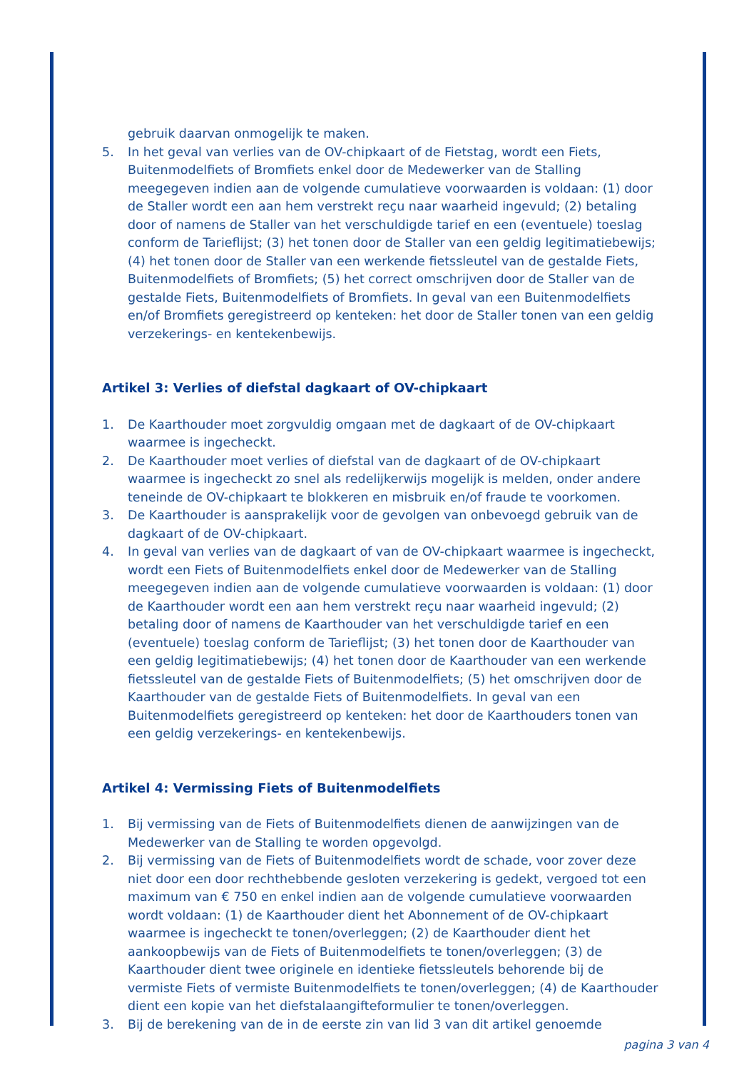gebruik daarvan onmogelijk te maken.
5. In het geval van verlies van de OV-chipkaart of de Fietstag, wordt een Fiets, Buitenmodelfiets of Bromfiets enkel door de Medewerker van de Stalling meegegeven indien aan de volgende cumulatieve voorwaarden is voldaan: (1) door de Staller wordt een aan hem verstrekt reçu naar waarheid ingevuld; (2) betaling door of namens de Staller van het verschuldigde tarief en een (eventuele) toeslag conform de Tarieflijst; (3) het tonen door de Staller van een geldig legitimatiebewijs; (4) het tonen door de Staller van een werkende fietssleutel van de gestalde Fiets, Buitenmodelfiets of Bromfiets; (5) het correct omschrijven door de Staller van de gestalde Fiets, Buitenmodelfiets of Bromfiets. In geval van een Buitenmodelfiets en/of Bromfiets geregistreerd op kenteken: het door de Staller tonen van een geldig verzekerings- en kentekenbewijs.
Artikel 3: Verlies of diefstal dagkaart of OV-chipkaart
1. De Kaarthouder moet zorgvuldig omgaan met de dagkaart of de OV-chipkaart waarmee is ingecheckt.
2. De Kaarthouder moet verlies of diefstal van de dagkaart of de OV-chipkaart waarmee is ingecheckt zo snel als redelijkerwijs mogelijk is melden, onder andere teneinde de OV-chipkaart te blokkeren en misbruik en/of fraude te voorkomen.
3. De Kaarthouder is aansprakelijk voor de gevolgen van onbevoegd gebruik van de dagkaart of de OV-chipkaart.
4. In geval van verlies van de dagkaart of van de OV-chipkaart waarmee is ingecheckt, wordt een Fiets of Buitenmodelfiets enkel door de Medewerker van de Stalling meegegeven indien aan de volgende cumulatieve voorwaarden is voldaan: (1) door de Kaarthouder wordt een aan hem verstrekt reçu naar waarheid ingevuld; (2) betaling door of namens de Kaarthouder van het verschuldigde tarief en een (eventuele) toeslag conform de Tarieflijst; (3) het tonen door de Kaarthouder van een geldig legitimatiebewijs; (4) het tonen door de Kaarthouder van een werkende fietssleutel van de gestalde Fiets of Buitenmodelfiets; (5) het omschrijven door de Kaarthouder van de gestalde Fiets of Buitenmodelfiets. In geval van een Buitenmodelfiets geregistreerd op kenteken: het door de Kaarthouders tonen van een geldig verzekerings- en kentekenbewijs.
Artikel 4: Vermissing Fiets of Buitenmodelfiets
1. Bij vermissing van de Fiets of Buitenmodelfiets dienen de aanwijzingen van de Medewerker van de Stalling te worden opgevolgd.
2. Bij vermissing van de Fiets of Buitenmodelfiets wordt de schade, voor zover deze niet door een door rechthebbende gesloten verzekering is gedekt, vergoed tot een maximum van € 750 en enkel indien aan de volgende cumulatieve voorwaarden wordt voldaan: (1) de Kaarthouder dient het Abonnement of de OV-chipkaart waarmee is ingecheckt te tonen/overleggen; (2) de Kaarthouder dient het aankoopbewijs van de Fiets of Buitenmodelfiets te tonen/overleggen; (3) de Kaarthouder dient twee originele en identieke fietssleutels behorende bij de vermiste Fiets of vermiste Buitenmodelfiets te tonen/overleggen; (4) de Kaarthouder dient een kopie van het diefstalaangifteformulier te tonen/overleggen.
3. Bij de berekening van de in de eerste zin van lid 3 van dit artikel genoemde
pagina 3 van 4